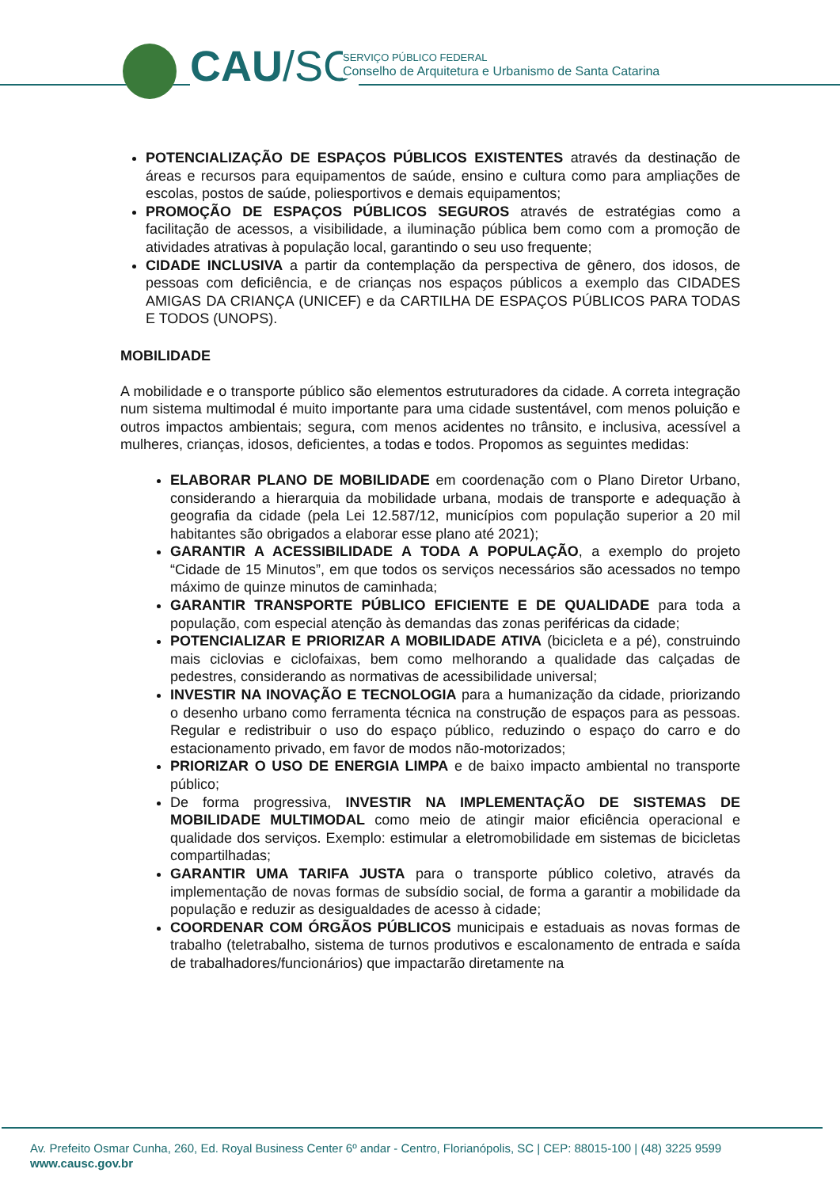CAU/SC
SERVIÇO PÚBLICO FEDERAL
Conselho de Arquitetura e Urbanismo de Santa Catarina
POTENCIALIZAÇÃO DE ESPAÇOS PÚBLICOS EXISTENTES através da destinação de áreas e recursos para equipamentos de saúde, ensino e cultura como para ampliações de escolas, postos de saúde, poliesportivos e demais equipamentos;
PROMOÇÃO DE ESPAÇOS PÚBLICOS SEGUROS através de estratégias como a facilitação de acessos, a visibilidade, a iluminação pública bem como com a promoção de atividades atrativas à população local, garantindo o seu uso frequente;
CIDADE INCLUSIVA a partir da contemplação da perspectiva de gênero, dos idosos, de pessoas com deficiência, e de crianças nos espaços públicos a exemplo das CIDADES AMIGAS DA CRIANÇA (UNICEF) e da CARTILHA DE ESPAÇOS PÚBLICOS PARA TODAS E TODOS (UNOPS).
MOBILIDADE
A mobilidade e o transporte público são elementos estruturadores da cidade. A correta integração num sistema multimodal é muito importante para uma cidade sustentável, com menos poluição e outros impactos ambientais; segura, com menos acidentes no trânsito, e inclusiva, acessível a mulheres, crianças, idosos, deficientes, a todas e todos. Propomos as seguintes medidas:
ELABORAR PLANO DE MOBILIDADE em coordenação com o Plano Diretor Urbano, considerando a hierarquia da mobilidade urbana, modais de transporte e adequação à geografia da cidade (pela Lei 12.587/12, municípios com população superior a 20 mil habitantes são obrigados a elaborar esse plano até 2021);
GARANTIR A ACESSIBILIDADE A TODA A POPULAÇÃO, a exemplo do projeto “Cidade de 15 Minutos”, em que todos os serviços necessários são acessados no tempo máximo de quinze minutos de caminhada;
GARANTIR TRANSPORTE PÚBLICO EFICIENTE E DE QUALIDADE para toda a população, com especial atenção às demandas das zonas periféricas da cidade;
POTENCIALIZAR E PRIORIZAR A MOBILIDADE ATIVA (bicicleta e a pé), construindo mais ciclovias e ciclofaixas, bem como melhorando a qualidade das calçadas de pedestres, considerando as normativas de acessibilidade universal;
INVESTIR NA INOVAÇÃO E TECNOLOGIA para a humanização da cidade, priorizando o desenho urbano como ferramenta técnica na construção de espaços para as pessoas. Regular e redistribuir o uso do espaço público, reduzindo o espaço do carro e do estacionamento privado, em favor de modos não-motorizados;
PRIORIZAR O USO DE ENERGIA LIMPA e de baixo impacto ambiental no transporte público;
De forma progressiva, INVESTIR NA IMPLEMENTAÇÃO DE SISTEMAS DE MOBILIDADE MULTIMODAL como meio de atingir maior eficiência operacional e qualidade dos serviços. Exemplo: estimular a eletromobilidade em sistemas de bicicletas compartilhadas;
GARANTIR UMA TARIFA JUSTA para o transporte público coletivo, através da implementação de novas formas de subsídio social, de forma a garantir a mobilidade da população e reduzir as desigualdades de acesso à cidade;
COORDENAR COM ÓRGÃOS PÚBLICOS municipais e estaduais as novas formas de trabalho (teletrabalho, sistema de turnos produtivos e escalonamento de entrada e saída de trabalhadores/funcionários) que impactarão diretamente na
Av. Prefeito Osmar Cunha, 260, Ed. Royal Business Center 6º andar - Centro, Florianópolis, SC | CEP: 88015-100 | (48) 3225 9599
www.causc.gov.br